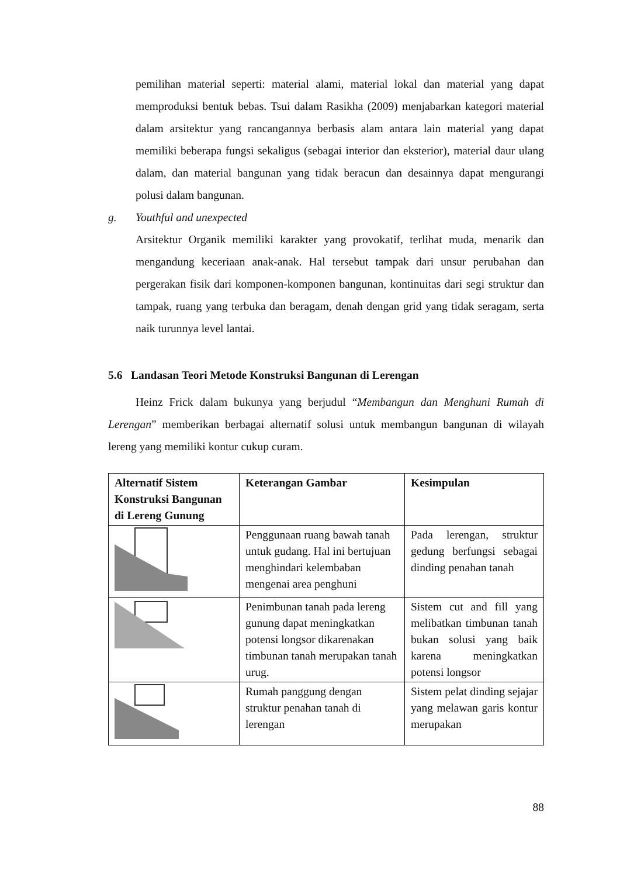pemilihan material seperti: material alami, material lokal dan material yang dapat memproduksi bentuk bebas. Tsui dalam Rasikha (2009) menjabarkan kategori material dalam arsitektur yang rancangannya berbasis alam antara lain material yang dapat memiliki beberapa fungsi sekaligus (sebagai interior dan eksterior), material daur ulang dalam, dan material bangunan yang tidak beracun dan desainnya dapat mengurangi polusi dalam bangunan.
g. Youthful and unexpected
Arsitektur Organik memiliki karakter yang provokatif, terlihat muda, menarik dan mengandung keceriaan anak-anak. Hal tersebut tampak dari unsur perubahan dan pergerakan fisik dari komponen-komponen bangunan, kontinuitas dari segi struktur dan tampak, ruang yang terbuka dan beragam, denah dengan grid yang tidak seragam, serta naik turunnya level lantai.
5.6 Landasan Teori Metode Konstruksi Bangunan di Lerengan
Heinz Frick dalam bukunya yang berjudul “Membangun dan Menghuni Rumah di Lerengan” memberikan berbagai alternatif solusi untuk membangun bangunan di wilayah lereng yang memiliki kontur cukup curam.
| Alternatif Sistem Konstruksi Bangunan di Lereng Gunung | Keterangan Gambar | Kesimpulan |
| | Penggunaan ruang bawah tanah untuk gudang. Hal ini bertujuan menghindari kelembaban mengenai area penghuni | Pada lerengan, struktur gedung berfungsi sebagai dinding penahan tanah |
| | Penimbunan tanah pada lereng gunung dapat meningkatkan potensi longsor dikarenakan timbunan tanah merupakan tanah urug. | Sistem cut and fill yang melibatkan timbunan tanah bukan solusi yang baik karena meningkatkan potensi longsor |
| | Rumah panggung dengan struktur penahan tanah di lerengan | Sistem pelat dinding sejajar yang melawan garis kontur merupakan |
88